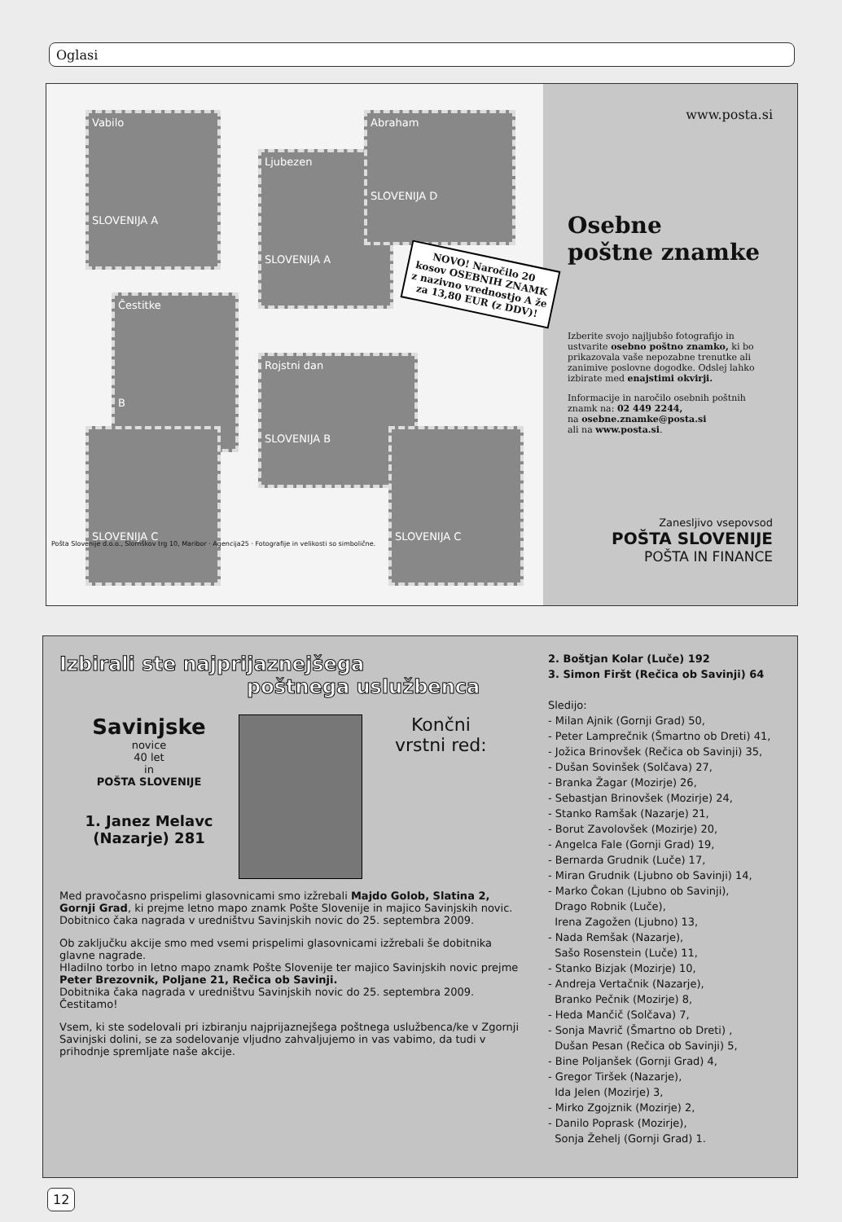Oglasi
Vabilo
SLOVENIJA A
Ljubezen
SLOVENIJA A
Abraham
SLOVENIJA D
Čestitke
B
Rojstni dan
SLOVENIJA B
SLOVENIJA C
SLOVENIJA C
NOVO! Naročilo 20 kosov OSEBNIH ZNAMK z nazivno vrednostjo A že za 13,80 EUR (z DDV)!
Pošta Slovenije d.o.o., Slomškov trg 10, Maribor · Agencija25 · Fotografije in velikosti so simbolične.
www.posta.si
Osebne
poštne znamke
Izberite svojo najljubšo fotografijo in ustvarite osebno poštno znamko, ki bo prikazovala vaše nepozabne trenutke ali zanimive poslovne dogodke. Odslej lahko izbirate med enajstimi okvirji.
Informacije in naročilo osebnih poštnih znamk na: 02 449 2244,
na osebne.znamke@posta.si
ali na www.posta.si.
Zanesljivo vsepovsod
POŠTA SLOVENIJE
POŠTA IN FINANCE
Izbirali ste najprijaznejšega
poštnega uslužbenca
Savinjske
novice
40 let
in
POŠTA SLOVENIJE
1. Janez Melavc
(Nazarje) 281
Končni
vrstni red:
Med pravočasno prispelimi glasovnicami smo izžrebali Majdo Golob, Slatina 2, Gornji Grad, ki prejme letno mapo znamk Pošte Slovenije in majico Savinjskih novic. Dobitnico čaka nagrada v uredništvu Savinjskih novic do 25. septembra 2009.
Ob zaključku akcije smo med vsemi prispelimi glasovnicami izžrebali še dobitnika glavne nagrade.
Hladilno torbo in letno mapo znamk Pošte Slovenije ter majico Savinjskih novic prejme Peter Brezovnik, Poljane 21, Rečica ob Savinji.
Dobitnika čaka nagrada v uredništvu Savinjskih novic do 25. septembra 2009.
Čestitamo!
Vsem, ki ste sodelovali pri izbiranju najprijaznejšega poštnega uslužbenca/ke v Zgornji Savinjski dolini, se za sodelovanje vljudno zahvaljujemo in vas vabimo, da tudi v prihodnje spremljate naše akcije.
2. Boštjan Kolar (Luče) 192
3. Simon Firšt (Rečica ob Savinji) 64
Sledijo:
- Milan Ajnik (Gornji Grad) 50,
- Peter Lamprečnik (Šmartno ob Dreti) 41,
- Jožica Brinovšek (Rečica ob Savinji) 35,
- Dušan Sovinšek (Solčava) 27,
- Branka Žagar (Mozirje) 26,
- Sebastjan Brinovšek (Mozirje) 24,
- Stanko Ramšak (Nazarje) 21,
- Borut Zavolovšek (Mozirje) 20,
- Angelca Fale (Gornji Grad) 19,
- Bernarda Grudnik (Luče) 17,
- Miran Grudnik (Ljubno ob Savinji) 14,
- Marko Čokan (Ljubno ob Savinji),
Drago Robnik (Luče),
Irena Zagožen (Ljubno) 13,
- Nada Remšak (Nazarje),
Sašo Rosenstein (Luče) 11,
- Stanko Bizjak (Mozirje) 10,
- Andreja Vertačnik (Nazarje),
Branko Pečnik (Mozirje) 8,
- Heda Mančič (Solčava) 7,
- Sonja Mavrič (Šmartno ob Dreti) ,
Dušan Pesan (Rečica ob Savinji) 5,
- Bine Poljanšek (Gornji Grad) 4,
- Gregor Tiršek (Nazarje),
Ida Jelen (Mozirje) 3,
- Mirko Zgojznik (Mozirje) 2,
- Danilo Poprask (Mozirje),
Sonja Žehelj (Gornji Grad) 1.
12